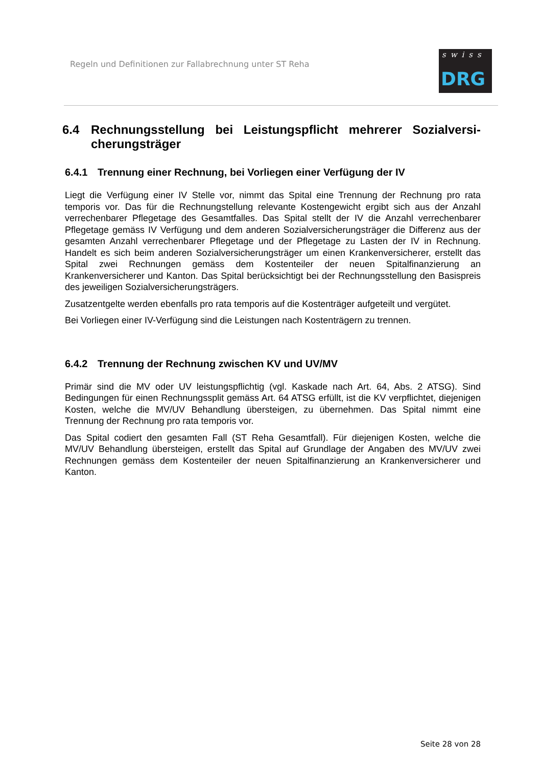Regeln und Definitionen zur Fallabrechnung unter ST Reha
swiss
DRG
6.4 Rechnungsstellung bei Leistungspflicht mehrerer Sozialversi-cherungsträger
6.4.1 Trennung einer Rechnung, bei Vorliegen einer Verfügung der IV
Liegt die Verfügung einer IV Stelle vor, nimmt das Spital eine Trennung der Rechnung pro rata temporis vor. Das für die Rechnungstellung relevante Kostengewicht ergibt sich aus der Anzahl verrechenbarer Pflegetage des Gesamtfalles. Das Spital stellt der IV die Anzahl verrechenbarer Pflegetage gemäss IV Verfügung und dem anderen Sozialversicherungsträger die Differenz aus der gesamten Anzahl verrechenbarer Pflegetage und der Pflegetage zu Lasten der IV in Rechnung. Handelt es sich beim anderen Sozialversicherungsträger um einen Krankenversicherer, erstellt das Spital zwei Rechnungen gemäss dem Kostenteiler der neuen Spitalfinanzierung an Krankenversicherer und Kanton. Das Spital berücksichtigt bei der Rechnungsstellung den Basispreis des jeweiligen Sozialversicherungsträgers.
Zusatzentgelte werden ebenfalls pro rata temporis auf die Kostenträger aufgeteilt und vergütet.
Bei Vorliegen einer IV-Verfügung sind die Leistungen nach Kostenträgern zu trennen.
6.4.2 Trennung der Rechnung zwischen KV und UV/MV
Primär sind die MV oder UV leistungspflichtig (vgl. Kaskade nach Art. 64, Abs. 2 ATSG). Sind Bedingungen für einen Rechnungssplit gemäss Art. 64 ATSG erfüllt, ist die KV verpflichtet, diejenigen Kosten, welche die MV/UV Behandlung übersteigen, zu übernehmen. Das Spital nimmt eine Trennung der Rechnung pro rata temporis vor.
Das Spital codiert den gesamten Fall (ST Reha Gesamtfall). Für diejenigen Kosten, welche die MV/UV Behandlung übersteigen, erstellt das Spital auf Grundlage der Angaben des MV/UV zwei Rechnungen gemäss dem Kostenteiler der neuen Spitalfinanzierung an Krankenversicherer und Kanton.
Seite 28 von 28